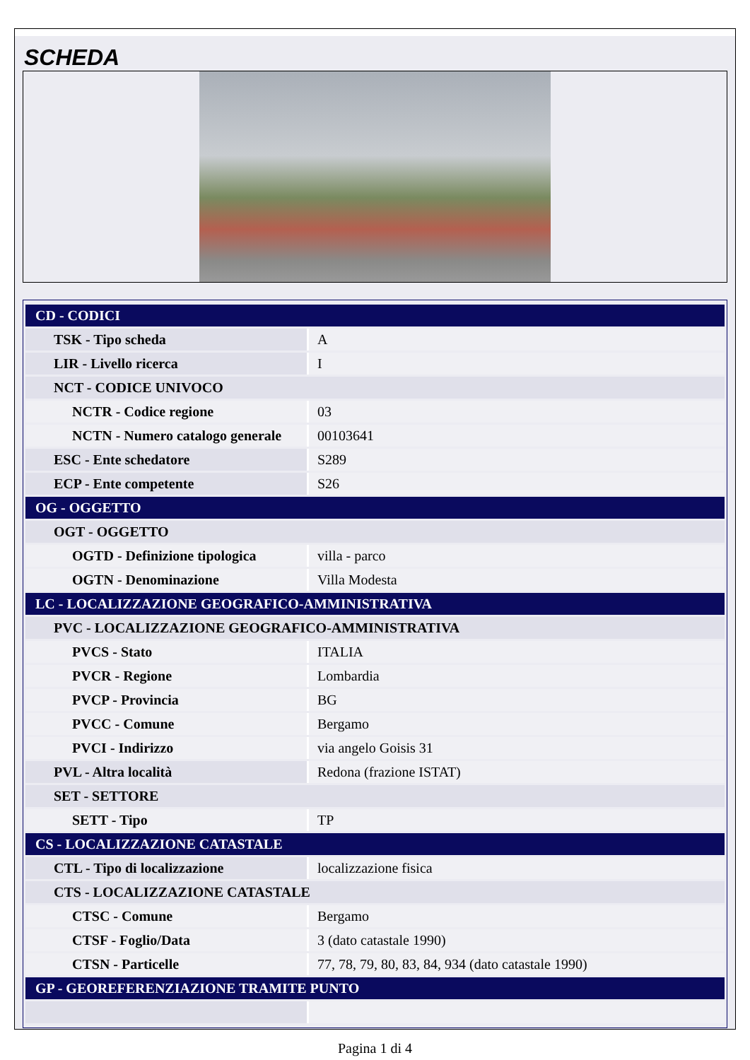SCHEDA
| CD - CODICI | |
| TSK - Tipo scheda | A |
| LIR - Livello ricerca | I |
| NCT - CODICE UNIVOCO | |
| NCTR - Codice regione | 03 |
| NCTN - Numero catalogo generale | 00103641 |
| ESC - Ente schedatore | S289 |
| ECP - Ente competente | S26 |
| OG - OGGETTO | |
| OGT - OGGETTO | |
| OGTD - Definizione tipologica | villa - parco |
| OGTN - Denominazione | Villa Modesta |
| LC - LOCALIZZAZIONE GEOGRAFICO-AMMINISTRATIVA | |
| PVC - LOCALIZZAZIONE GEOGRAFICO-AMMINISTRATIVA | |
| PVCS - Stato | ITALIA |
| PVCR - Regione | Lombardia |
| PVCP - Provincia | BG |
| PVCC - Comune | Bergamo |
| PVCI - Indirizzo | via angelo Goisis 31 |
| PVL - Altra località | Redona (frazione ISTAT) |
| SET - SETTORE | |
| SETT - Tipo | TP |
| CS - LOCALIZZAZIONE CATASTALE | |
| CTL - Tipo di localizzazione | localizzazione fisica |
| CTS - LOCALIZZAZIONE CATASTALE | |
| CTSC - Comune | Bergamo |
| CTSF - Foglio/Data | 3 (dato catastale 1990) |
| CTSN - Particelle | 77, 78, 79, 80, 83, 84, 934 (dato catastale 1990) |
| GP - GEOREFERENZIAZIONE TRAMITE PUNTO | |
Pagina 1 di 4